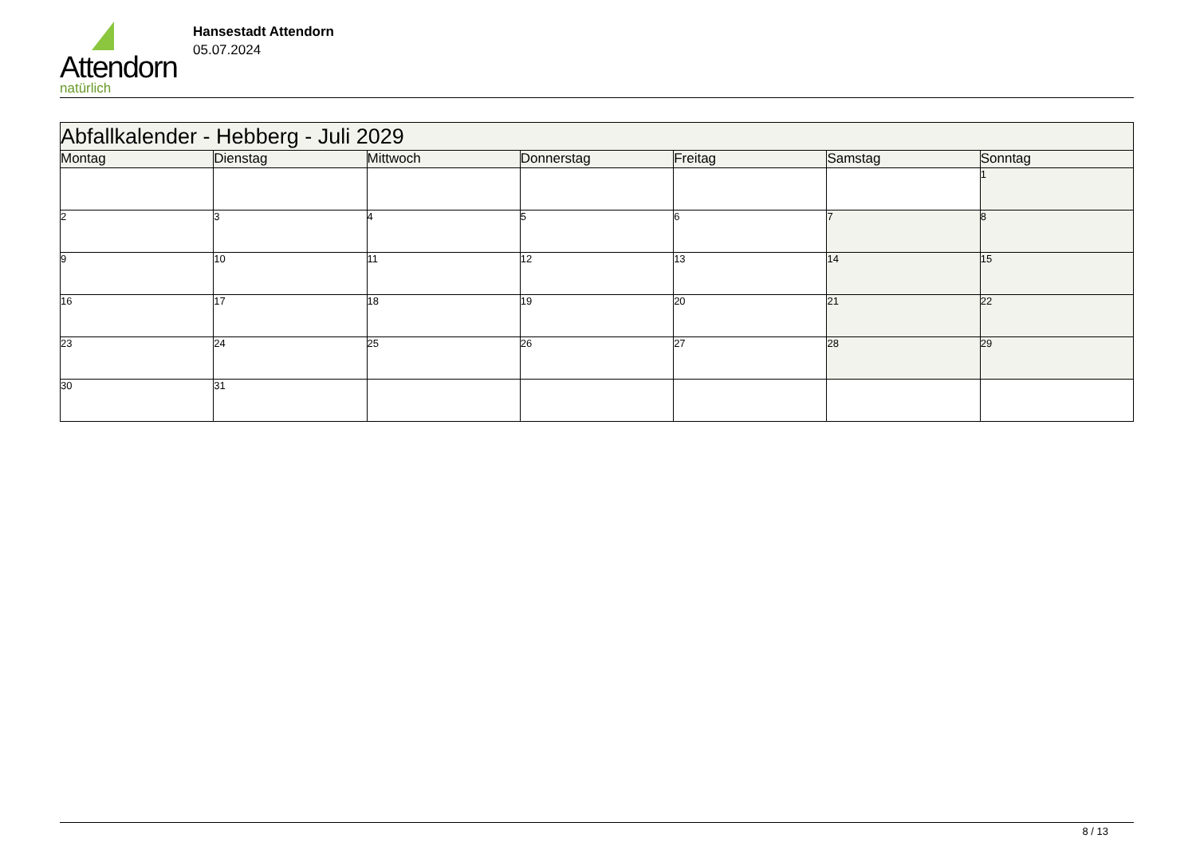Attendorn
natürlich
Hansestadt Attendorn
05.07.2024
| Abfallkalender - Hebberg - Juli 2029 | | | | | | |
| Montag | Dienstag | Mittwoch | Donnerstag | Freitag | Samstag | Sonntag |
| | | | | | | 1 |
| 2 | 3 | 4 | 5 | 6 | 7 | 8 |
| 9 | 10 | 11 | 12 | 13 | 14 | 15 |
| 16 | 17 | 18 | 19 | 20 | 21 | 22 |
| 23 | 24 | 25 | 26 | 27 | 28 | 29 |
| 30 | 31 | | | | | |
8 / 13